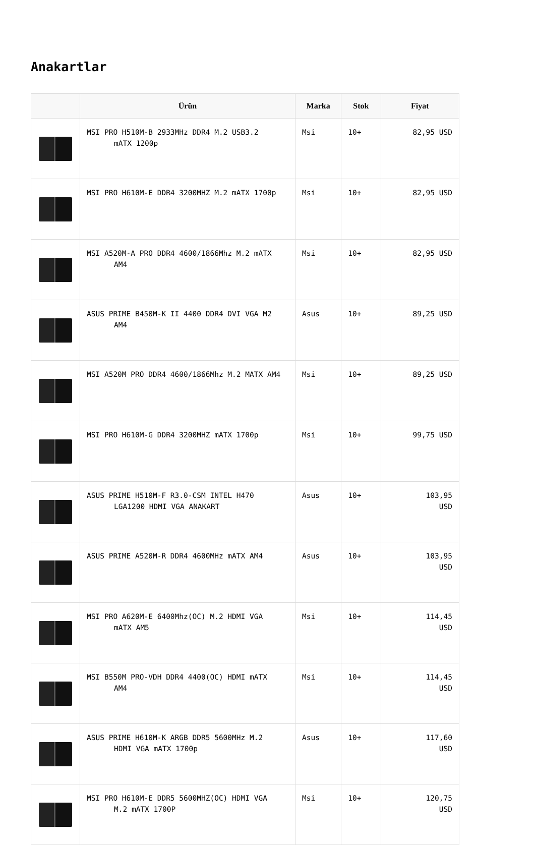Anakartlar
| | Ürün | Marka | Stok | Fiyat |
| --- | --- | --- | --- | --- |
| | MSI PRO H510M-B 2933MHz DDR4 M.2 USB3.2 mATX 1200p | Msi | 10+ | 82,95 USD |
| | MSI PRO H610M-E DDR4 3200MHZ M.2 mATX 1700p | Msi | 10+ | 82,95 USD |
| | MSI A520M-A PRO DDR4 4600/1866Mhz M.2 mATX AM4 | Msi | 10+ | 82,95 USD |
| | ASUS PRIME B450M-K II 4400 DDR4 DVI VGA M2 AM4 | Asus | 10+ | 89,25 USD |
| | MSI A520M PRO DDR4 4600/1866Mhz M.2 MATX AM4 | Msi | 10+ | 89,25 USD |
| | MSI PRO H610M-G DDR4 3200MHZ mATX 1700p | Msi | 10+ | 99,75 USD |
| | ASUS PRIME H510M-F R3.0-CSM INTEL H470 LGA1200 HDMI VGA ANAKART | Asus | 10+ | 103,95 USD |
| | ASUS PRIME A520M-R DDR4 4600MHz mATX AM4 | Asus | 10+ | 103,95 USD |
| | MSI PRO A620M-E 6400Mhz(OC) M.2 HDMI VGA mATX AM5 | Msi | 10+ | 114,45 USD |
| | MSI B550M PRO-VDH DDR4 4400(OC) HDMI mATX AM4 | Msi | 10+ | 114,45 USD |
| | ASUS PRIME H610M-K ARGB DDR5 5600MHz M.2 HDMI VGA mATX 1700p | Asus | 10+ | 117,60 USD |
| | MSI PRO H610M-E DDR5 5600MHZ(OC) HDMI VGA M.2 mATX 1700P | Msi | 10+ | 120,75 USD |